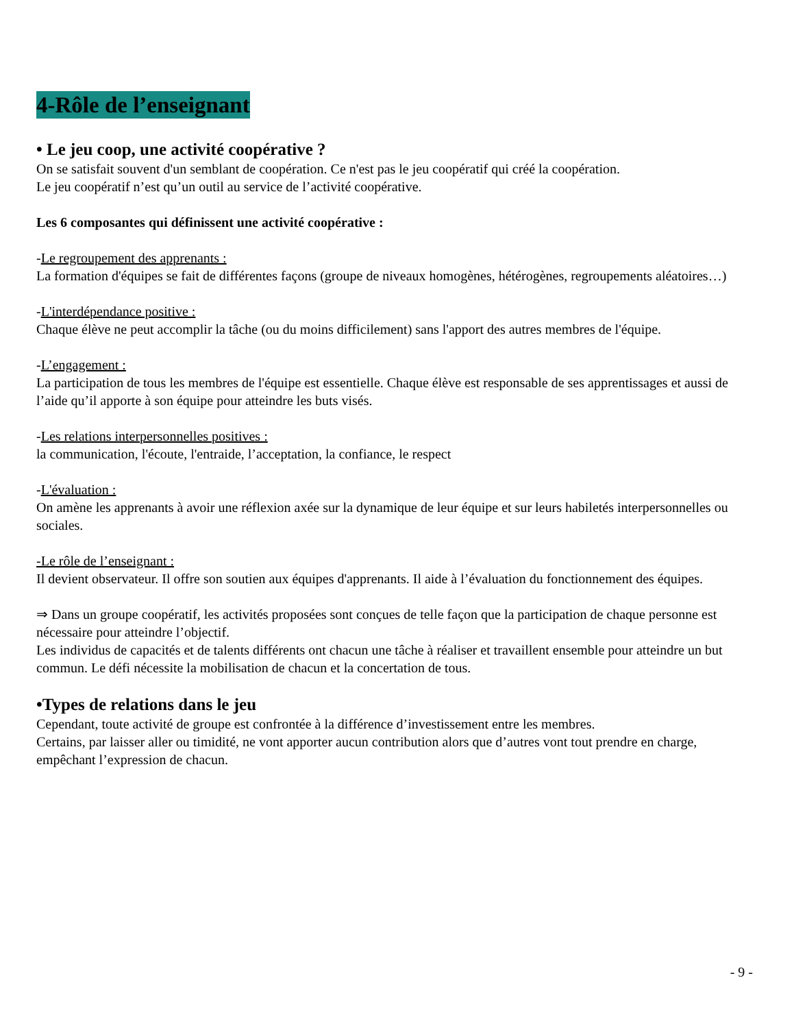4-Rôle de l’enseignant
• Le jeu coop, une activité coopérative ?
On se satisfait souvent d'un semblant de coopération. Ce n'est pas le jeu coopératif qui créé la coopération.
Le jeu coopératif n’est qu’un outil au service de l’activité coopérative.
Les 6 composantes qui définissent une activité coopérative :
-Le regroupement des apprenants :
La formation d'équipes se fait de différentes façons (groupe de niveaux homogènes, hétérogènes, regroupements aléatoires…)
-L'interdépendance positive :
Chaque élève ne peut accomplir la tâche (ou du moins difficilement) sans l'apport des autres membres de l'équipe.
-L’engagement :
La participation de tous les membres de l'équipe est essentielle. Chaque élève est responsable de ses apprentissages et aussi de l’aide qu’il apporte à son équipe pour atteindre les buts visés.
-Les relations interpersonnelles positives :
la communication, l'écoute, l'entraide, l’acceptation, la confiance, le respect
-L'évaluation :
On amène les apprenants à avoir une réflexion axée sur la dynamique de leur équipe et sur leurs habiletés interpersonnelles ou sociales.
-Le rôle de l’enseignant :
Il devient observateur. Il offre son soutien aux équipes d'apprenants. Il aide à l’évaluation du fonctionnement des équipes.
⇒ Dans un groupe coopératif, les activités proposées sont conçues de telle façon que la participation de chaque personne est nécessaire pour atteindre l’objectif.
Les individus de capacités et de talents différents ont chacun une tâche à réaliser et travaillent ensemble pour atteindre un but commun. Le défi nécessite la mobilisation de chacun et la concertation de tous.
•Types de relations dans le jeu
Cependant, toute activité de groupe est confrontée à la différence d’investissement entre les membres.
Certains, par laisser aller ou timidité, ne vont apporter aucun contribution alors que d’autres vont tout prendre en charge, empêchant l’expression de chacun.
- 9 -